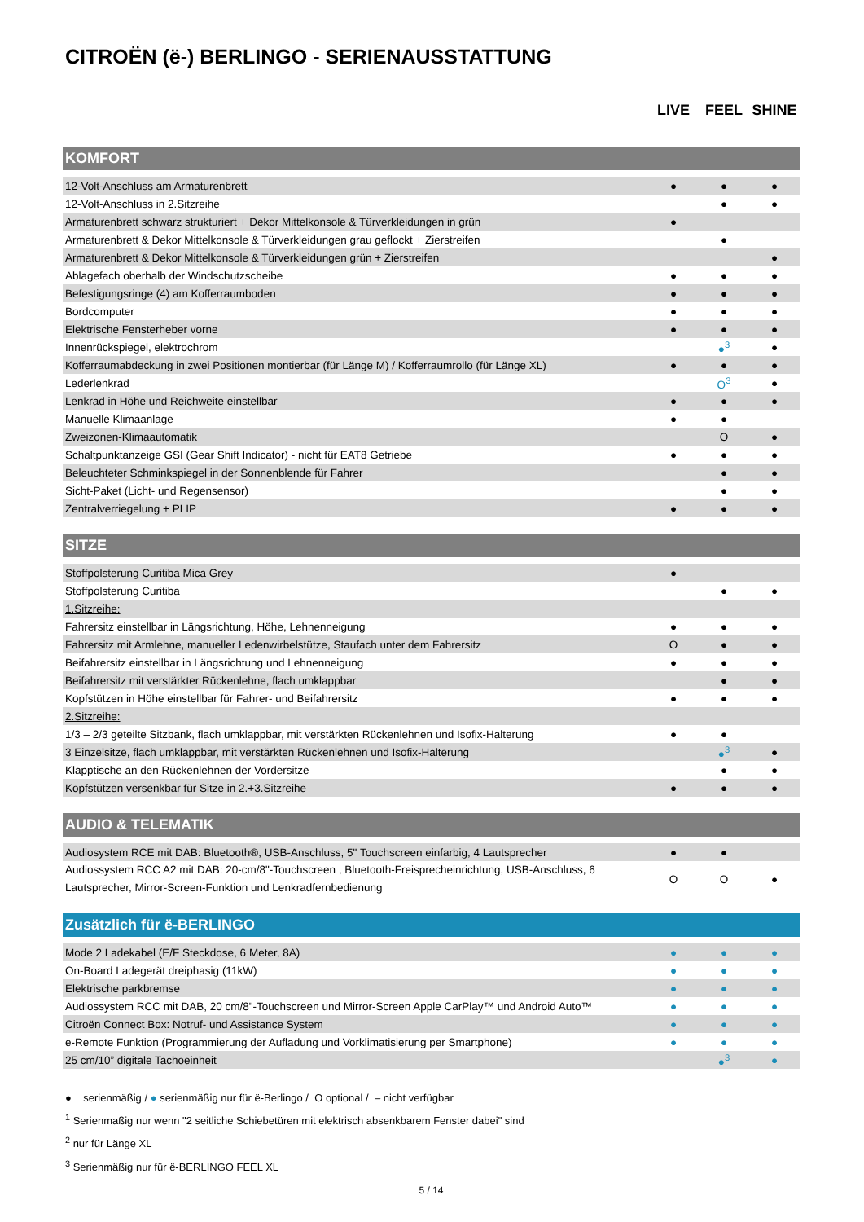CITROËN (ë-) BERLINGO - SERIENAUSSTATTUNG
| | LIVE | FEEL | SHINE |
| --- | --- | --- | --- |
| KOMFORT | | | |
| 12-Volt-Anschluss am Armaturenbrett | ● | ● | ● |
| 12-Volt-Anschluss in 2.Sitzreihe | | ● | ● |
| Armaturenbrett schwarz strukturiert + Dekor Mittelkonsole & Türverkleidungen in grün | ● | | |
| Armaturenbrett & Dekor Mittelkonsole & Türverkleidungen grau geflockt + Zierstreifen | | ● | |
| Armaturenbrett & Dekor Mittelkonsole & Türverkleidungen grün + Zierstreifen | | | ● |
| Ablagefach oberhalb der Windschutzscheibe | ● | ● | ● |
| Befestigungsringe (4) am Kofferraumboden | ● | ● | ● |
| Bordcomputer | ● | ● | ● |
| Elektrische Fensterheber vorne | ● | ● | ● |
| Innenrückspiegel, elektrochrom | | ●<sup>3</sup> | ● |
| Kofferraumabdeckung in zwei Positionen montierbar (für Länge M) / Kofferraumrollo (für Länge XL) | ● | ● | ● |
| Lederlenkrad | | O<sup>3</sup> | ● |
| Lenkrad in Höhe und Reichweite einstellbar | ● | ● | ● |
| Manuelle Klimaanlage | ● | ● | |
| Zweizonen-Klimaautomatik | | O | ● |
| Schaltpunktanzeige GSI (Gear Shift Indicator) - nicht für EAT8 Getriebe | ● | ● | ● |
| Beleuchteter Schminkspiegel in der Sonnenblende für Fahrer | | ● | ● |
| Sicht-Paket (Licht- und Regensensor) | | ● | ● |
| Zentralverriegelung + PLIP | ● | ● | ● |
| SITZE | | | |
| Stoffpolsterung Curitiba Mica Grey | ● | | |
| Stoffpolsterung Curitiba | | ● | ● |
| 1.Sitzreihe: | | | |
| Fahrersitz einstellbar in Längsrichtung, Höhe, Lehnenneigung | ● | ● | ● |
| Fahrersitz mit Armlehne, manueller Ledenwirbelstütze, Staufach unter dem Fahrersitz | O | ● | ● |
| Beifahrersitz einstellbar in Längsrichtung und Lehnenneigung | ● | ● | ● |
| Beifahrersitz mit verstärkter Rückenlehne, flach umklappbar | | ● | ● |
| Kopfstützen in Höhe einstellbar für Fahrer- und Beifahrersitz | ● | ● | ● |
| 2.Sitzreihe: | | | |
| 1/3 – 2/3 geteilte Sitzbank, flach umklappbar, mit verstärkten Rückenlehnen und Isofix-Halterung | ● | ● | |
| 3 Einzelsitze, flach umklappbar, mit verstärkten Rückenlehnen und Isofix-Halterung | | ●<sup>3</sup> | ● |
| Klapptische an den Rückenlehnen der Vordersitze | | ● | ● |
| Kopfstützen versenkbar für Sitze in 2.+3.Sitzreihe | ● | ● | ● |
| AUDIO & TELEMATIK | | | |
| Audiosystem RCE mit DAB: Bluetooth®, USB-Anschluss, 5" Touchscreen einfarbig, 4 Lautsprecher | ● | ● | |
| Audiossystem RCC A2 mit DAB: 20-cm/8"-Touchscreen , Bluetooth-Freisprecheinrichtung, USB-Anschluss, 6 Lautsprecher, Mirror-Screen-Funktion und Lenkradfernbedienung | O | O | ● |
| Zusätzlich für ë-BERLINGO | | | |
| Mode 2 Ladekabel (E/F Steckdose, 6 Meter, 8A) | ● | ● | ● |
| On-Board Ladegerät dreiphasig (11kW) | ● | ● | ● |
| Elektrische parkbremse | ● | ● | ● |
| Audiossystem RCC mit DAB, 20 cm/8"-Touchscreen und Mirror-Screen Apple CarPlay™ und Android Auto™ | ● | ● | ● |
| Citroën Connect Box: Notruf- und Assistance System | ● | ● | ● |
| e-Remote Funktion (Programmierung der Aufladung und Vorklimatisierung per Smartphone) | ● | ● | ● |
| 25 cm/10” digitale Tachoeinheit | | ●<sup>3</sup> | ● |
● serienmäßig / ● serienmäßig nur für ë-Berlingo / O optional / – nicht verfügbar
<sup>1</sup> Serienmaßig nur wenn "2 seitliche Schiebetüren mit elektrisch absenkbarem Fenster dabei" sind
<sup>2</sup> nur für Länge XL
<sup>3</sup> Serienmäßig nur für ë-BERLINGO FEEL XL
5 / 14